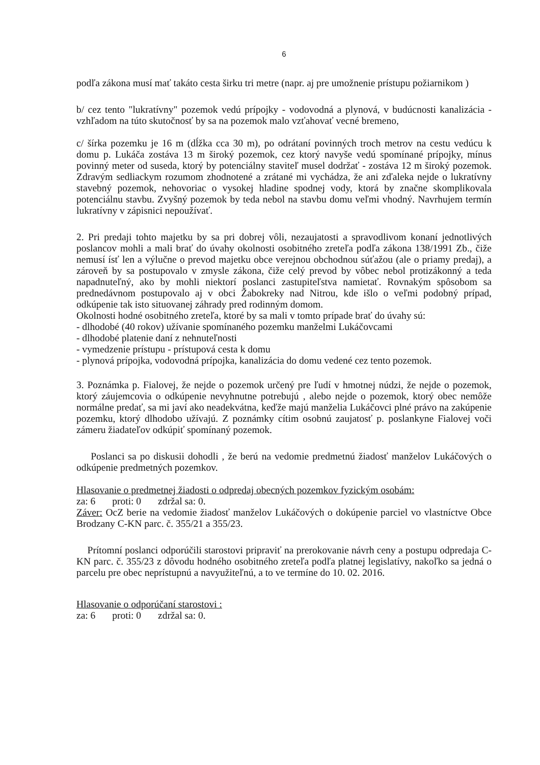6
podľa zákona musí mať takáto cesta širku tri metre (napr. aj pre umožnenie prístupu požiarnikom )
b/ cez tento "lukratívny" pozemok vedú prípojky - vodovodná a plynová, v budúcnosti kanalizácia - vzhľadom na túto skutočnosť by sa na pozemok malo vzťahovať vecné bremeno,
c/ šírka pozemku je 16 m (dĺžka cca 30 m), po odrátaní povinných troch metrov na cestu vedúcu k domu p. Lukáča zostáva 13 m široký pozemok, cez ktorý navyše vedú spomínané prípojky, mínus povinný meter od suseda, ktorý by potenciálny staviteľ musel dodržať - zostáva 12 m široký pozemok. Zdravým sedliackym rozumom zhodnotené a zrátané mi vychádza, že ani zďaleka nejde o lukratívny stavebný pozemok, nehovoriac o vysokej hladine spodnej vody, ktorá by značne skomplikovala potenciálnu stavbu. Zvyšný pozemok by teda nebol na stavbu domu veľmi vhodný. Navrhujem termín lukratívny v zápisnici nepoužívať.
2. Pri predaji tohto majetku by sa pri dobrej vôli, nezaujatosti a spravodlivom konaní jednotlivých poslancov mohli a mali brať do úvahy okolnosti osobitného zreteľa podľa zákona 138/1991 Zb., čiže nemusí ísť len a výlučne o prevod majetku obce verejnou obchodnou súťažou (ale o priamy predaj), a zároveň by sa postupovalo v zmysle zákona, čiže celý prevod by vôbec nebol protizákonný a teda napadnuteľný, ako by mohli niektorí poslanci zastupiteľstva namietať. Rovnakým spôsobom sa prednedávnom postupovalo aj v obci Žabokreky nad Nitrou, kde išlo o veľmi podobný prípad, odkúpenie tak isto situovanej záhrady pred rodinným domom.
Okolnosti hodné osobitného zreteľa, ktoré by sa mali v tomto prípade brať do úvahy sú:
- dlhodobé (40 rokov) užívanie spomínaného pozemku manželmi Lukáčovcami
- dlhodobé platenie daní z nehnuteľnosti
- vymedzenie prístupu - prístupová cesta k domu
- plynová prípojka, vodovodná prípojka, kanalizácia do domu vedené cez tento pozemok.
3. Poznámka p. Fialovej, že nejde o pozemok určený pre ľudí v hmotnej núdzi, že nejde o pozemok, ktorý záujemcovia o odkúpenie nevyhnutne potrebujú , alebo nejde o pozemok, ktorý obec nemôže normálne predať, sa mi javí ako neadekvátna, keďže majú manželia Lukáčovci plné právo na zakúpenie pozemku, ktorý dlhodobo užívajú. Z poznámky cítim osobnú zaujatosť p. poslankyne Fialovej voči zámeru žiadateľov odkúpiť spomínaný pozemok.
Poslanci sa po diskusii dohodli , že berú na vedomie predmetnú žiadosť manželov Lukáčových o odkúpenie predmetných pozemkov.
Hlasovanie o predmetnej žiadosti o odpredaj obecných pozemkov fyzickým osobám:
za: 6 proti: 0 zdržal sa: 0.
Záver: OcZ berie na vedomie žiadosť manželov Lukáčových o dokúpenie parciel vo vlastníctve Obce Brodzany C-KN parc. č. 355/21 a 355/23.
Prítomní poslanci odporúčili starostovi pripraviť na prerokovanie návrh ceny a postupu odpredaja C-KN parc. č. 355/23 z dôvodu hodného osobitného zreteľa podľa platnej legislatívy, nakoľko sa jedná o parcelu pre obec neprístupnú a navyužiteľnú, a to ve termíne do 10. 02. 2016.
Hlasovanie o odporúčaní starostovi :
za: 6 proti: 0 zdržal sa: 0.